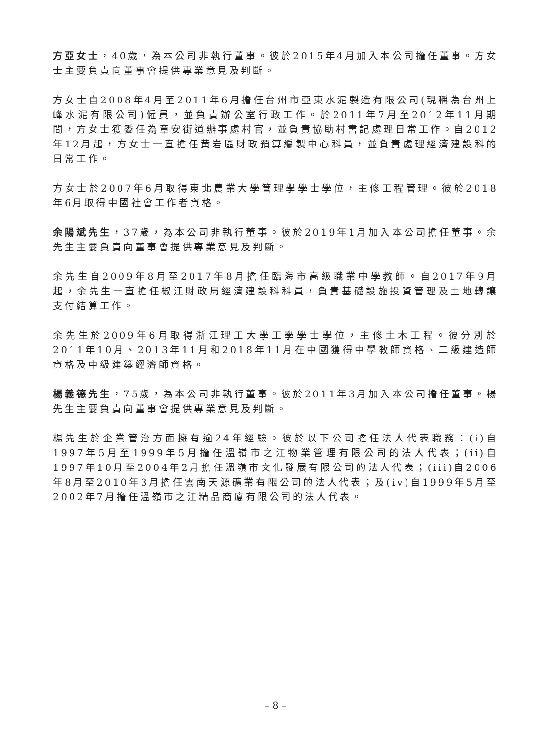方亞女士，40歲，為本公司非執行董事。彼於2015年4月加入本公司擔任董事。方女士主要負責向董事會提供專業意見及判斷。
方女士自2008年4月至2011年6月擔任台州市亞東水泥製造有限公司(現稱為台州上峰水泥有限公司)僱員，並負責辦公室行政工作。於2011年7月至2012年11月期間，方女士獲委任為章安街道辦事處村官，並負責協助村書記處理日常工作。自2012年12月起，方女士一直擔任黄岩區財政預算編製中心科員，並負責處理經濟建設科的日常工作。
方女士於2007年6月取得東北農業大學管理學學士學位，主修工程管理。彼於2018年6月取得中國社會工作者資格。
余陽斌先生，37歲，為本公司非執行董事。彼於2019年1月加入本公司擔任董事。余先生主要負責向董事會提供專業意見及判斷。
余先生自2009年8月至2017年8月擔任臨海市高級職業中學教師。自2017年9月起，余先生一直擔任椒江財政局經濟建設科科員，負責基礎設施投資管理及土地轉讓支付結算工作。
余先生於2009年6月取得浙江理工大學工學學士學位，主修土木工程。彼分別於2011年10月、2013年11月和2018年11月在中國獲得中學教師資格、二級建造師資格及中級建築經濟師資格。
楊義德先生，75歲，為本公司非執行董事。彼於2011年3月加入本公司擔任董事。楊先生主要負責向董事會提供專業意見及判斷。
楊先生於企業管治方面擁有逾24年經驗。彼於以下公司擔任法人代表職務：(i)自1997年5月至1999年5月擔任溫嶺市之江物業管理有限公司的法人代表；(ii)自1997年10月至2004年2月擔任溫嶺市文化發展有限公司的法人代表；(iii)自2006年8月至2010年3月擔任雲南天源礦業有限公司的法人代表；及(iv)自1999年5月至2002年7月擔任溫嶺市之江精品商廈有限公司的法人代表。
– 8 –